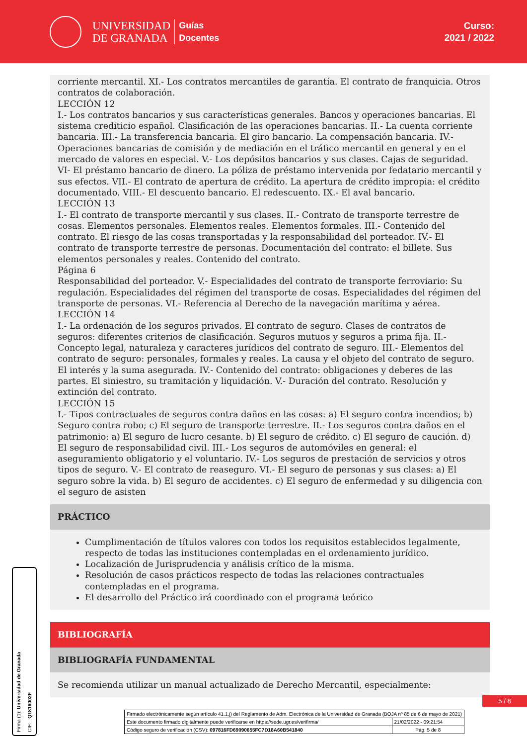UNIVERSIDAD
DE GRANADA
Guías
Docentes
Curso:
2021 / 2022
corriente mercantil. XI.- Los contratos mercantiles de garantía. El contrato de franquicia. Otros contratos de colaboración.
LECCIÓN 12
I.- Los contratos bancarios y sus características generales. Bancos y operaciones bancarias. El sistema crediticio español. Clasificación de las operaciones bancarias. II.- La cuenta corriente bancaria. III.- La transferencia bancaria. El giro bancario. La compensación bancaria. IV.- Operaciones bancarias de comisión y de mediación en el tráfico mercantil en general y en el mercado de valores en especial. V.- Los depósitos bancarios y sus clases. Cajas de seguridad. VI- El préstamo bancario de dinero. La póliza de préstamo intervenida por fedatario mercantil y sus efectos. VII.- El contrato de apertura de crédito. La apertura de crédito impropia: el crédito documentado. VIII.- El descuento bancario. El redescuento. IX.- El aval bancario.
LECCIÓN 13
I.- El contrato de transporte mercantil y sus clases. II.- Contrato de transporte terrestre de cosas. Elementos personales. Elementos reales. Elementos formales. III.- Contenido del contrato. El riesgo de las cosas transportadas y la responsabilidad del porteador. IV.- El contrato de transporte terrestre de personas. Documentación del contrato: el billete. Sus elementos personales y reales. Contenido del contrato.
Página 6
Responsabilidad del porteador. V.- Especialidades del contrato de transporte ferroviario: Su regulación. Especialidades del régimen del transporte de cosas. Especialidades del régimen del transporte de personas. VI.- Referencia al Derecho de la navegación marítima y aérea.
LECCIÓN 14
I.- La ordenación de los seguros privados. El contrato de seguro. Clases de contratos de seguros: diferentes criterios de clasificación. Seguros mutuos y seguros a prima fija. II.- Concepto legal, naturaleza y caracteres jurídicos del contrato de seguro. III.- Elementos del contrato de seguro: personales, formales y reales. La causa y el objeto del contrato de seguro. El interés y la suma asegurada. IV.- Contenido del contrato: obligaciones y deberes de las partes. El siniestro, su tramitación y liquidación. V.- Duración del contrato. Resolución y extinción del contrato.
LECCIÓN 15
I.- Tipos contractuales de seguros contra daños en las cosas: a) El seguro contra incendios; b) Seguro contra robo; c) El seguro de transporte terrestre. II.- Los seguros contra daños en el patrimonio: a) El seguro de lucro cesante. b) El seguro de crédito. c) El seguro de caución. d) El seguro de responsabilidad civil. III.- Los seguros de automóviles en general: el aseguramiento obligatorio y el voluntario. IV.- Los seguros de prestación de servicios y otros tipos de seguro. V.- El contrato de reaseguro. VI.- El seguro de personas y sus clases: a) El seguro sobre la vida. b) El seguro de accidentes. c) El seguro de enfermedad y su diligencia con el seguro de asisten
PRÁCTICO
Cumplimentación de títulos valores con todos los requisitos establecidos legalmente, respecto de todas las instituciones contempladas en el ordenamiento jurídico.
Localización de Jurisprudencia y análisis crítico de la misma.
Resolución de casos prácticos respecto de todas las relaciones contractuales contempladas en el programa.
El desarrollo del Práctico irá coordinado con el programa teórico
BIBLIOGRAFÍA
BIBLIOGRAFÍA FUNDAMENTAL
Se recomienda utilizar un manual actualizado de Derecho Mercantil, especialmente:
5 / 8
Firma (1): Universidad de Granada CIF: Q1818002F
| Firmado electrónicamente según artículo 41.1.j) del Reglamento de Adm. Electrónica de la Universidad de Granada (BOJA nº 85 de 6 de mayo de 2021) | |
| Este documento firmado digitalmente puede verificarse en https://sede.ugr.es/verifirma/ | 21/02/2022 - 09:21:54 |
| Código seguro de verificación (CSV): 097816FD69090655FC7D18A60B541840 | Pág. 5 de 8 |